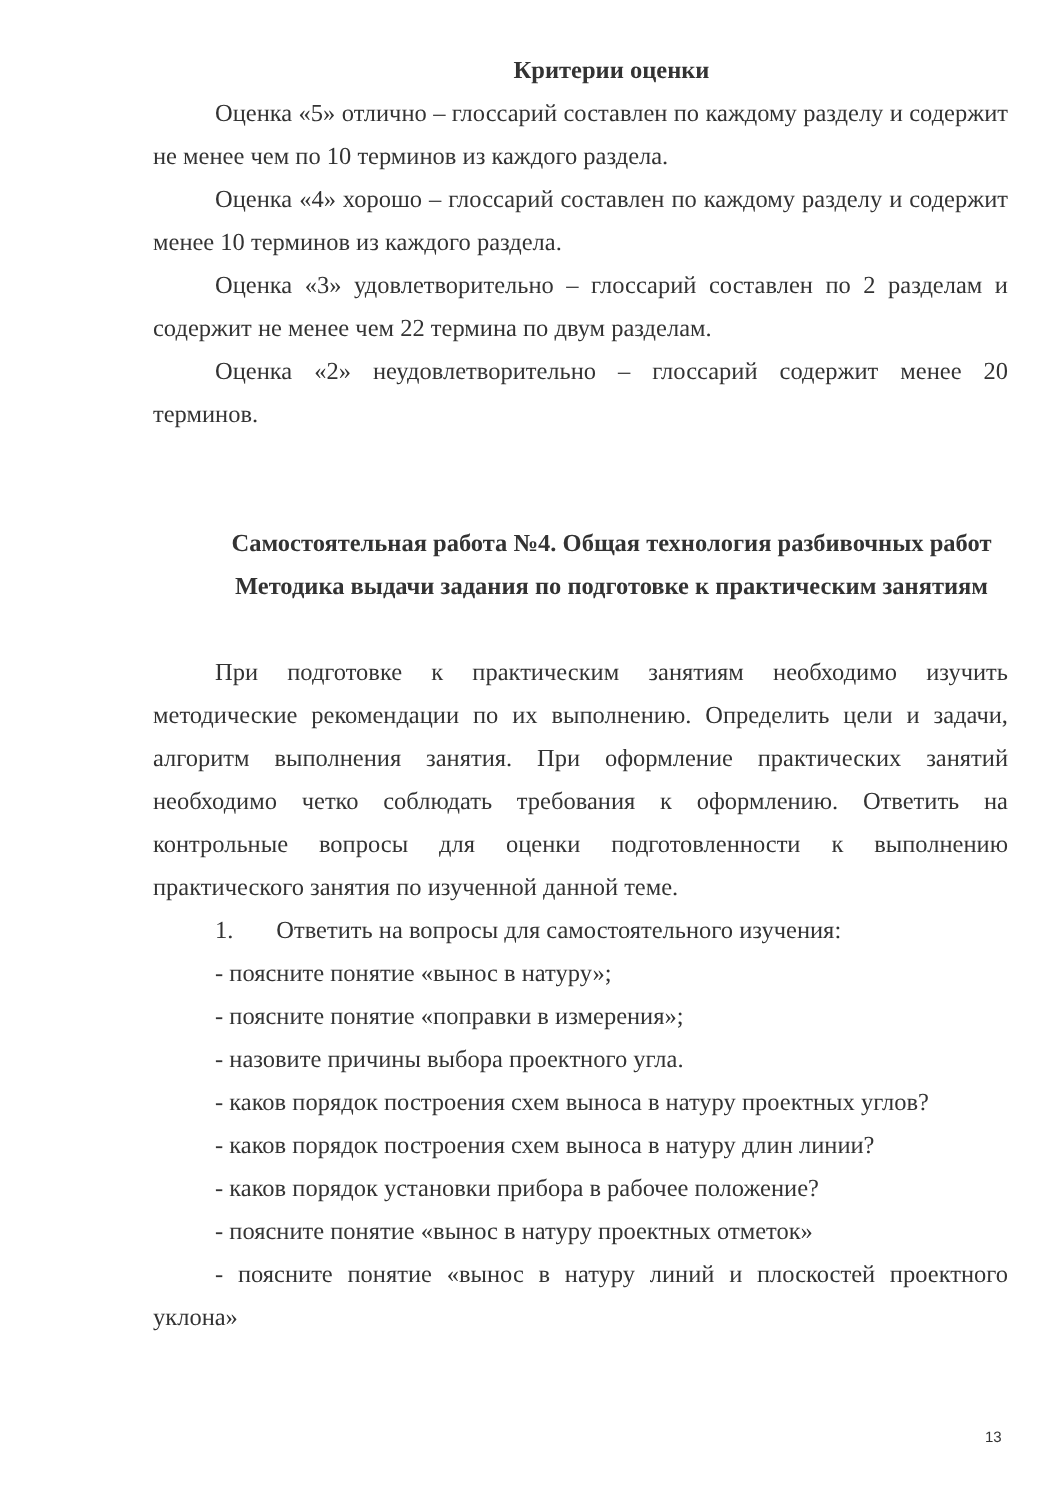Критерии оценки
Оценка «5» отлично – глоссарий составлен по каждому разделу и содержит не менее чем по 10 терминов из каждого раздела.
Оценка «4» хорошо – глоссарий составлен по каждому разделу и содержит менее 10 терминов из каждого раздела.
Оценка «3» удовлетворительно – глоссарий составлен по 2 разделам и содержит не менее чем 22 термина по двум разделам.
Оценка «2» неудовлетворительно – глоссарий содержит менее 20 терминов.
Самостоятельная работа №4. Общая технология разбивочных работ
Методика выдачи задания по подготовке к практическим занятиям
При подготовке к практическим занятиям необходимо изучить методические рекомендации по их выполнению. Определить цели и задачи, алгоритм выполнения занятия. При оформление практических занятий необходимо четко соблюдать требования к оформлению. Ответить на контрольные вопросы для оценки подготовленности к выполнению практического занятия по изученной данной теме.
1. Ответить на вопросы для самостоятельного изучения:
- поясните понятие «вынос в натуру»;
- поясните понятие «поправки в измерения»;
- назовите причины выбора проектного угла.
- каков порядок построения схем выноса в натуру проектных углов?
- каков порядок построения схем выноса в натуру длин линии?
- каков порядок установки прибора в рабочее положение?
- поясните понятие «вынос в натуру проектных отметок»
- поясните понятие «вынос в натуру линий и плоскостей проектного уклона»
13